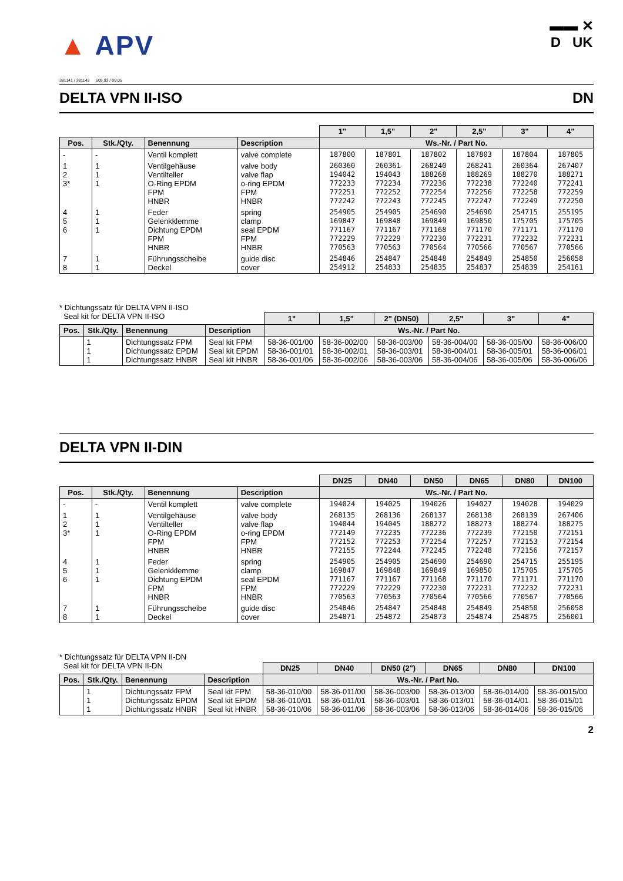▲ APV
▬▬ ✕
D UK
381141 / 381143 S09.93 / 09.05
DELTA VPN II-ISO DN
| | | | | 1" | 1,5" | 2" | 2,5" | 3" | 4" |
| --- | --- | --- | --- | --- | --- | --- | --- | --- | --- |
| Pos. | Stk./Qty. | Benennung | Description | Ws.-Nr. / Part No. | | | | | |
| - | - | Ventil komplett | valve complete | 187800 | 187801 | 187802 | 187803 | 187804 | 187805 |
| 1 2 3* | 1 1 1 | Ventilgehäuse Ventilteller O-Ring EPDM FPM HNBR | valve body valve flap o-ring EPDM FPM HNBR | 260360 194042 772233 772251 772242 | 260361 194043 772234 772252 772243 | 268240 188268 772236 772254 772245 | 268241 188269 772238 772256 772247 | 260364 188270 772240 772258 772249 | 267407 188271 772241 772259 772250 |
| 4 5 6 | 1 1 1 | Feder Gelenkklemme Dichtung EPDM FPM HNBR | spring clamp seal EPDM FPM HNBR | 254905 169847 771167 772229 770563 | 254905 169848 771167 772229 770563 | 254690 169849 771168 772230 770564 | 254690 169850 771170 772231 770566 | 254715 175705 771171 772232 770567 | 255195 175705 771170 772231 770566 |
| 7 8 | 1 1 | Führungsscheibe Deckel | guide disc cover | 254846 254912 | 254847 254833 | 254848 254835 | 254849 254837 | 254850 254839 | 256058 254161 |
* Dichtungssatz für DELTA VPN II-ISO
Seal kit for DELTA VPN II-ISO
| | | | | 1" | 1,5" | 2" (DN50) | 2,5" | 3" | 4" |
| --- | --- | --- | --- | --- | --- | --- | --- | --- | --- |
| Pos. | Stk./Qty. | Benennung | Description | Ws.-Nr. / Part No. | | | | | |
| | 1 1 1 | Dichtungssatz FPM Dichtungssatz EPDM Dichtungssatz HNBR | Seal kit FPM Seal kit EPDM Seal kit HNBR | 58-36-001/00 58-36-001/01 58-36-001/06 | 58-36-002/00 58-36-002/01 58-36-002/06 | 58-36-003/00 58-36-003/01 58-36-003/06 | 58-36-004/00 58-36-004/01 58-36-004/06 | 58-36-005/00 58-36-005/01 58-36-005/06 | 58-36-006/00 58-36-006/01 58-36-006/06 |
DELTA VPN II-DIN
| | | | | DN25 | DN40 | DN50 | DN65 | DN80 | DN100 |
| --- | --- | --- | --- | --- | --- | --- | --- | --- | --- |
| Pos. | Stk./Qty. | Benennung | Description | Ws.-Nr. / Part No. | | | | | |
| - | - | Ventil komplett | valve complete | 194024 | 194025 | 194026 | 194027 | 194028 | 194029 |
| 1 2 3* | 1 1 1 | Ventilgehäuse Ventilteller O-Ring EPDM FPM HNBR | valve body valve flap o-ring EPDM FPM HNBR | 268135 194044 772149 772152 772155 | 268136 194045 772235 772253 772244 | 268137 188272 772236 772254 772245 | 268138 188273 772239 772257 772248 | 268139 188274 772150 772153 772156 | 267406 188275 772151 772154 772157 |
| 4 5 6 | 1 1 1 | Feder Gelenkklemme Dichtung EPDM FPM HNBR | spring clamp seal EPDM FPM HNBR | 254905 169847 771167 772229 770563 | 254905 169848 771167 772229 770563 | 254690 169849 771168 772230 770564 | 254690 169850 771170 772231 770566 | 254715 175705 771171 772232 770567 | 255195 175705 771170 772231 770566 |
| 7 8 | 1 1 | Führungsscheibe Deckel | guide disc cover | 254846 254871 | 254847 254872 | 254848 254873 | 254849 254874 | 254850 254875 | 256058 256001 |
* Dichtungssatz für DELTA VPN II-DN
Seal kit for DELTA VPN II-DN
| | | | | DN25 | DN40 | DN50 (2") | DN65 | DN80 | DN100 |
| --- | --- | --- | --- | --- | --- | --- | --- | --- | --- |
| Pos. | Stk./Qty. | Benennung | Description | Ws.-Nr. / Part No. | | | | | |
| | 1 1 1 | Dichtungssatz FPM Dichtungssatz EPDM Dichtungssatz HNBR | Seal kit FPM Seal kit EPDM Seal kit HNBR | 58-36-010/00 58-36-010/01 58-36-010/06 | 58-36-011/00 58-36-011/01 58-36-011/06 | 58-36-003/00 58-36-003/01 58-36-003/06 | 58-36-013/00 58-36-013/01 58-36-013/06 | 58-36-014/00 58-36-014/01 58-36-014/06 | 58-36-0015/00 58-36-015/01 58-36-015/06 |
2